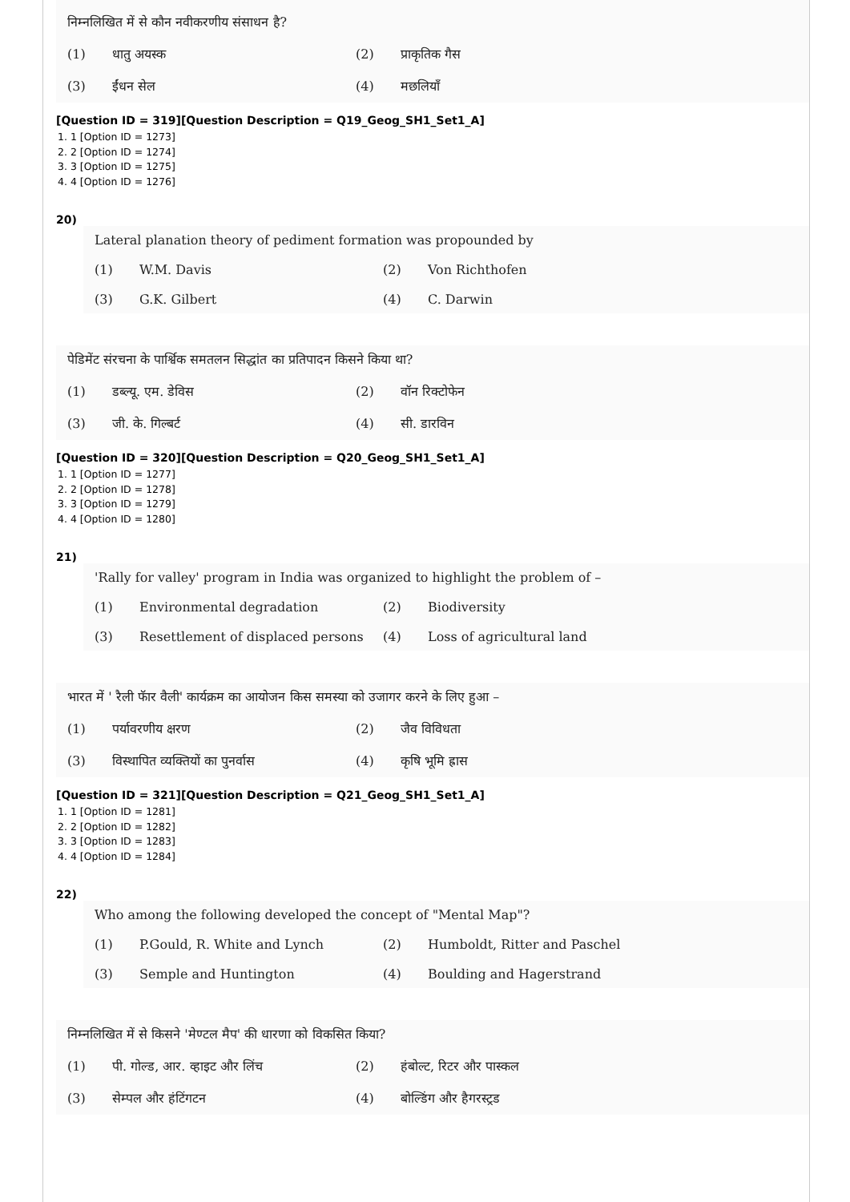निम्नलिखित में से कौन नवीकरणीय संसाधन है?
(1) धातु अयस्क (2) प्राकृतिक गैस (3) ईंधन सेल (4) मछलियाँ
[Question ID = 319][Question Description = Q19_Geog_SH1_Set1_A]
1. 1 [Option ID = 1273]
2. 2 [Option ID = 1274]
3. 3 [Option ID = 1275]
4. 4 [Option ID = 1276]
20)
Lateral planation theory of pediment formation was propounded by
(1) W.M. Davis (2) Von Richthofen (3) G.K. Gilbert (4) C. Darwin
पेडिमेंट संरचना के पार्श्विक समतलन सिद्धांत का प्रतिपादन किसने किया था?
(1) डब्ल्यू. एम. डेविस (2) वॉन रिक्टोफेन (3) जी. के. गिल्बर्ट (4) सी. डारविन
[Question ID = 320][Question Description = Q20_Geog_SH1_Set1_A]
1. 1 [Option ID = 1277]
2. 2 [Option ID = 1278]
3. 3 [Option ID = 1279]
4. 4 [Option ID = 1280]
21)
'Rally for valley' program in India was organized to highlight the problem of –
(1) Environmental degradation (2) Biodiversity (3) Resettlement of displaced persons (4) Loss of agricultural land
भारत में ' रैली फॅार वैली' कार्यक्रम का आयोजन किस समस्या को उजागर करने के लिए हुआ –
(1) पर्यावरणीय क्षरण (2) जैव विविधता (3) विस्थापित व्यक्तियों का पुनर्वास (4) कृषि भूमि ह्रास
[Question ID = 321][Question Description = Q21_Geog_SH1_Set1_A]
1. 1 [Option ID = 1281]
2. 2 [Option ID = 1282]
3. 3 [Option ID = 1283]
4. 4 [Option ID = 1284]
22)
Who among the following developed the concept of "Mental Map"?
(1) P.Gould, R. White and Lynch (2) Humboldt, Ritter and Paschel (3) Semple and Huntington (4) Boulding and Hagerstrand
निम्नलिखित में से किसने 'मेण्टल मैप' की धारणा को विकसित किया?
(1) पी. गोल्ड, आर. व्हाइट और लिंच (2) हंबोल्ट, रिटर और पास्कल (3) सेम्पल और हंटिंगटन (4) बोल्डिंग और हैगरस्ट्रड